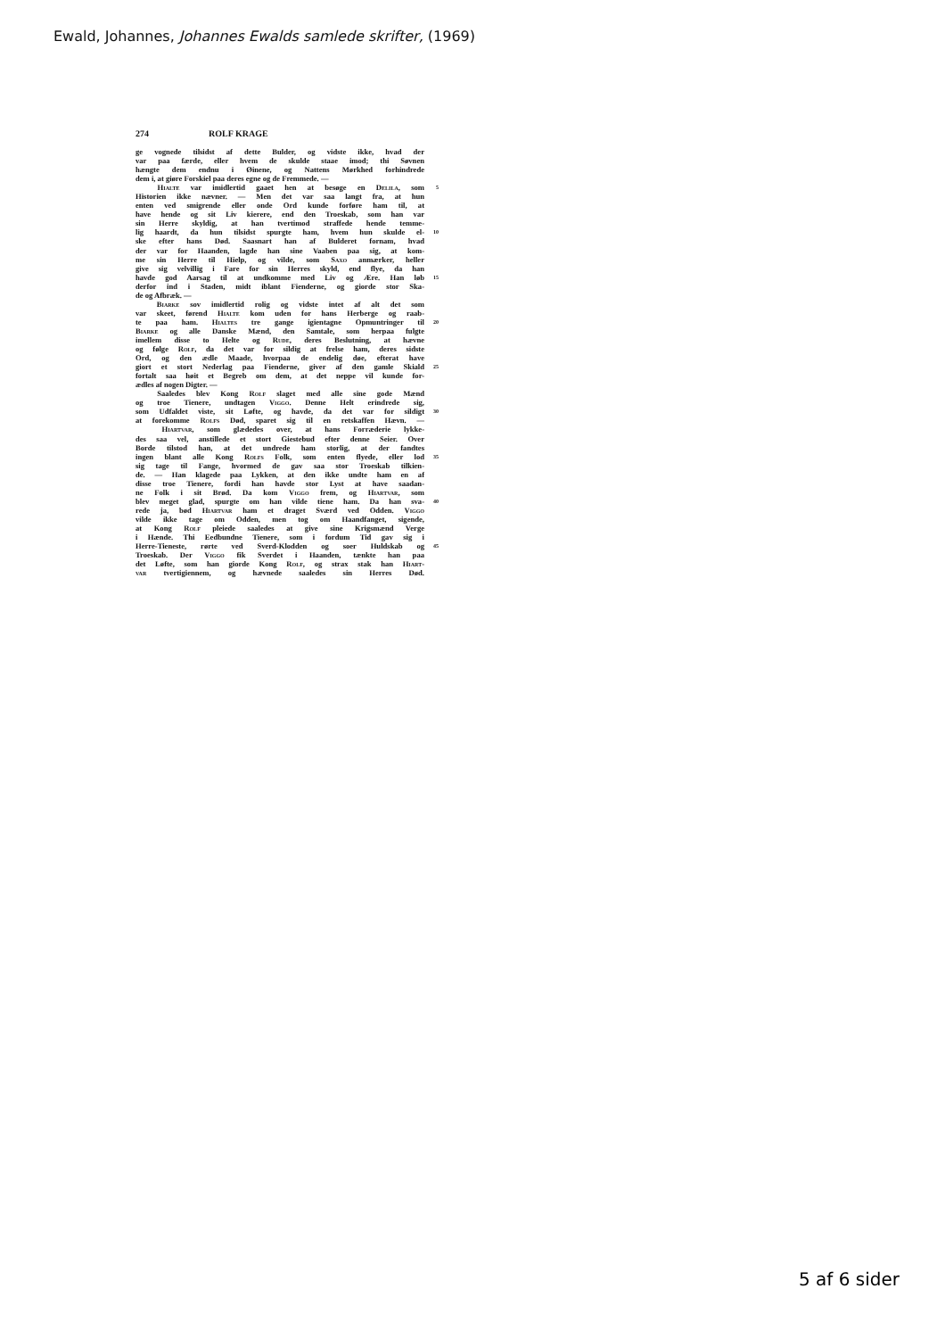Ewald, Johannes, Johannes Ewalds samlede skrifter, (1969)
274 ROLF KRAGE
ge vognede tilsidst af dette Bulder, og vidste ikke, hvad der
var paa færde, eller hvem de skulde staae imod; thi Søvnen
hængte dem endnu i Øinene, og Nattens Mørkhed forhindrede
dem i, at giøre Forskiel paa deres egne og de Fremmede. —
Hialte var imidlertid gaaet hen at besøge en Delila, som 5
Historien ikke nævner. — Men det var saa langt fra, at hun
enten ved smigrende eller onde Ord kunde forføre ham til, at
have hende og sit Liv kierere, end den Troeskab, som han var
sin Herre skyldig, at han tvertimod straffede hende temme-
lig haardt, da hun tilsidst spurgte ham, hvem hun skulde el- 10
ske efter hans Død. Saasnart han af Bulderet fornam, hvad
der var for Haanden, lagde han sine Vaaben paa sig, at kom-
me sin Herre til Hielp, og vilde, som Saxo anmærker, heller
give sig velvillig i Fare for sin Herres skyld, end flye, da han
havde god Aarsag til at undkomme med Liv og Ære. Han løb 15
derfor ind i Staden, midt iblant Fienderne, og giorde stor Ska-
de og Afbræk. —
Biarke sov imidlertid rolig og vidste intet af alt det som
var skeet, førend Hialte kom uden for hans Herberge og raab-
te paa ham. Hialtes tre gange igientagne Opmuntringer til 20
Biarke og alle Danske Mænd, den Samtale, som herpaa fulgte
imellem disse to Helte og Rude, deres Beslutning, at hævne
og følge Rolf, da det var for sildig at frelse ham, deres sidste
Ord, og den ædle Maade, hvorpaa de endelig døe, efterat have
giort et stort Nederlag paa Fienderne, giver af den gamle Skiald 25
fortalt saa høit et Begreb om dem, at det neppe vil kunde for-
ædles af nogen Digter. —
Saaledes blev Kong Rolf slaget med alle sine gode Mænd
og troe Tienere, undtagen Viggo. Denne Helt erindrede sig,
som Udfaldet viste, sit Løfte, og havde, da det var for sildigt 30
at forekomme Rolfs Død, sparet sig til en retskaffen Hævn. —
Hiartvar, som glædedes over, at hans Forræderie lykke-
des saa vel, anstillede et stort Giestebud efter denne Seier. Over
Borde tilstod han, at det undrede ham storlig, at der fandtes
ingen blant alle Kong Rolfs Folk, som enten flyede, eller lod 35
sig tage til Fange, hvormed de gav saa stor Troeskab tilkien-
de. — Han klagede paa Lykken, at den ikke undte ham en af
disse troe Tienere, fordi han havde stor Lyst at have saadan-
ne Folk i sit Brød. Da kom Viggo frem, og Hiartvar, som
blev meget glad, spurgte om han vilde tiene ham. Da han sva- 40
rede ja, bød Hiartvar ham et draget Sværd ved Odden. Viggo
vilde ikke tage om Odden, men tog om Haandfanget, sigende,
at Kong Rolf pleiede saaledes at give sine Krigsmænd Verge
i Hænde. Thi Eedbundne Tienere, som i fordum Tid gav sig i
Herre-Tieneste, rørte ved Sverd-Klodden og soer Huldskab og 45
Troeskab. Der Viggo fik Sverdet i Haanden, tænkte han paa
det Løfte, som han giorde Kong Rolf, og strax stak han Hiart-
var tvertigiennem, og hævnede saaledes sin Herres Død.
5 af 6 sider